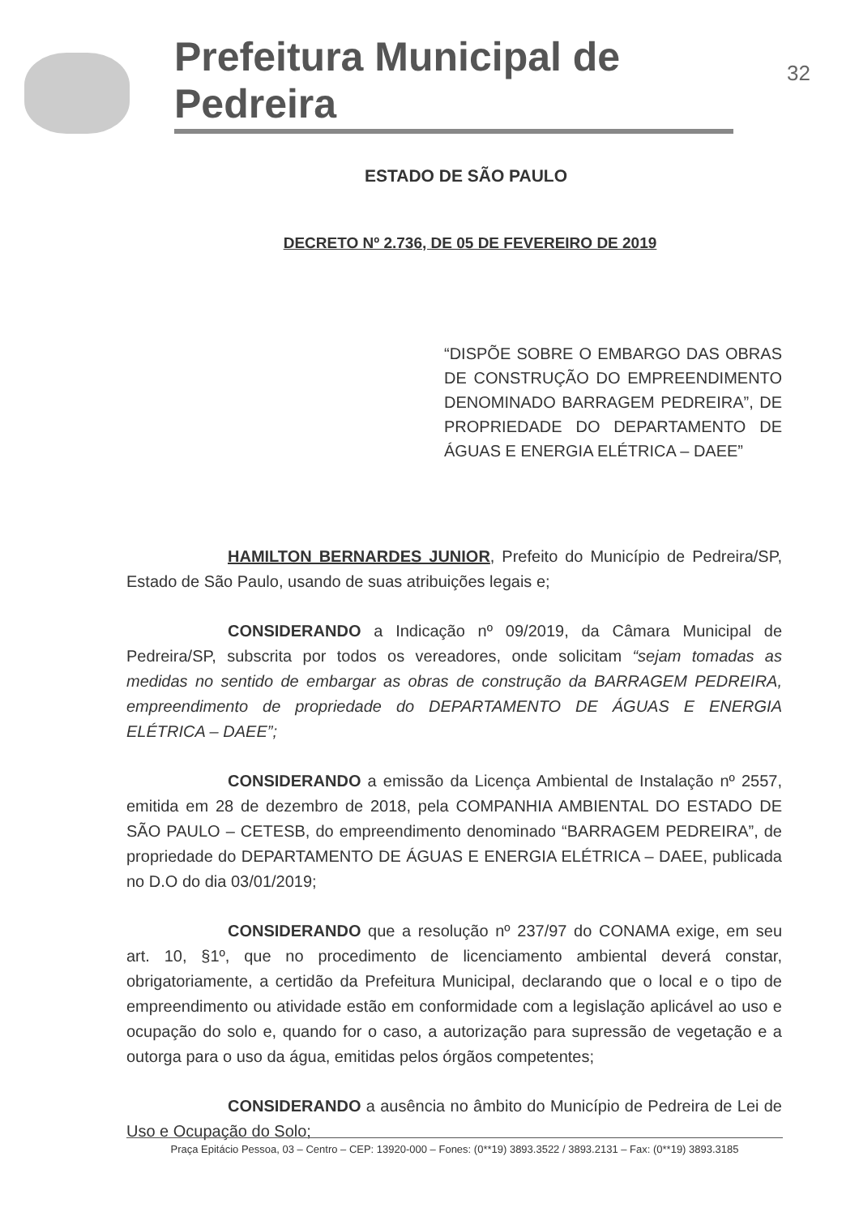Prefeitura Municipal de Pedreira
32
ESTADO DE SÃO PAULO
DECRETO Nº 2.736, DE 05 DE FEVEREIRO DE 2019
“DISPÕE SOBRE O EMBARGO DAS OBRAS DE CONSTRUÇÃO DO EMPREENDIMENTO DENOMINADO BARRAGEM PEDREIRA”, DE PROPRIEDADE DO DEPARTAMENTO DE ÁGUAS E ENERGIA ELÉTRICA – DAEE”
HAMILTON BERNARDES JUNIOR, Prefeito do Município de Pedreira/SP, Estado de São Paulo, usando de suas atribuições legais e;
CONSIDERANDO a Indicação nº 09/2019, da Câmara Municipal de Pedreira/SP, subscrita por todos os vereadores, onde solicitam “sejam tomadas as medidas no sentido de embargar as obras de construção da BARRAGEM PEDREIRA, empreendimento de propriedade do DEPARTAMENTO DE ÁGUAS E ENERGIA ELÉTRICA – DAEE”;
CONSIDERANDO a emissão da Licença Ambiental de Instalação nº 2557, emitida em 28 de dezembro de 2018, pela COMPANHIA AMBIENTAL DO ESTADO DE SÃO PAULO – CETESB, do empreendimento denominado “BARRAGEM PEDREIRA”, de propriedade do DEPARTAMENTO DE ÁGUAS E ENERGIA ELÉTRICA – DAEE, publicada no D.O do dia 03/01/2019;
CONSIDERANDO que a resolução nº 237/97 do CONAMA exige, em seu art. 10, §1º, que no procedimento de licenciamento ambiental deverá constar, obrigatoriamente, a certidão da Prefeitura Municipal, declarando que o local e o tipo de empreendimento ou atividade estão em conformidade com a legislação aplicável ao uso e ocupação do solo e, quando for o caso, a autorização para supressão de vegetação e a outorga para o uso da água, emitidas pelos órgãos competentes;
CONSIDERANDO a ausência no âmbito do Município de Pedreira de Lei de Uso e Ocupação do Solo;
Praça Epitácio Pessoa, 03 – Centro – CEP: 13920-000 – Fones: (0**19) 3893.3522 / 3893.2131 – Fax: (0**19) 3893.3185